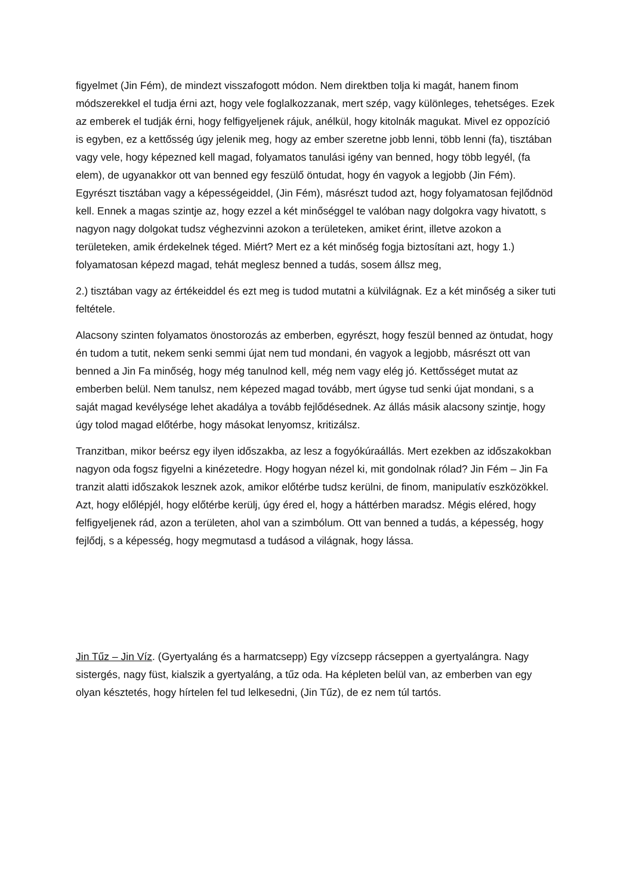figyelmet (Jin Fém), de mindezt visszafogott módon. Nem direktben tolja ki magát, hanem finom módszerekkel el tudja érni azt, hogy vele foglalkozzanak, mert szép, vagy különleges, tehetséges. Ezek az emberek el tudják érni, hogy felfigyeljenek rájuk, anélkül, hogy kitolnák magukat. Mivel ez oppozíció is egyben, ez a kettősség úgy jelenik meg, hogy az ember szeretne jobb lenni, több lenni (fa), tisztában vagy vele, hogy képezned kell magad, folyamatos tanulási igény van benned, hogy több legyél, (fa elem), de ugyanakkor ott van benned egy feszülő öntudat, hogy én vagyok a legjobb (Jin Fém). Egyrészt tisztában vagy a képességeiddel, (Jin Fém), másrészt tudod azt, hogy folyamatosan fejlődnöd kell. Ennek a magas szintje az, hogy ezzel a két minőséggel te valóban nagy dolgokra vagy hivatott, s nagyon nagy dolgokat tudsz véghezvinni azokon a területeken, amiket érint, illetve azokon a területeken, amik érdekelnek téged. Miért? Mert ez a két minőség fogja biztosítani azt, hogy 1.) folyamatosan képezd magad, tehát meglesz benned a tudás, sosem állsz meg,
2.) tisztában vagy az értékeiddel és ezt meg is tudod mutatni a külvilágnak. Ez a két minőség a siker tuti feltétele.
Alacsony szinten folyamatos önostorozás az emberben, egyrészt, hogy feszül benned az öntudat, hogy én tudom a tutit, nekem senki semmi újat nem tud mondani, én vagyok a legjobb, másrészt ott van benned a Jin Fa minőség, hogy még tanulnod kell, még nem vagy elég jó. Kettősséget mutat az emberben belül. Nem tanulsz, nem képezed magad tovább, mert úgyse tud senki újat mondani, s a saját magad kevélysége lehet akadálya a tovább fejlődésednek. Az állás másik alacsony szintje, hogy úgy tolod magad előtérbe, hogy másokat lenyomsz, kritizálsz.
Tranzitban, mikor beérsz egy ilyen időszakba, az lesz a fogyókúraállás. Mert ezekben az időszakokban nagyon oda fogsz figyelni a kinézetedre. Hogy hogyan nézel ki, mit gondolnak rólad? Jin Fém – Jin Fa tranzit alatti időszakok lesznek azok, amikor előtérbe tudsz kerülni, de finom, manipulatív eszközökkel. Azt, hogy előlépjél, hogy előtérbe kerülj, úgy éred el, hogy a háttérben maradsz. Mégis eléred, hogy felfigyeljenek rád, azon a területen, ahol van a szimbólum. Ott van benned a tudás, a képesség, hogy fejlődj, s a képesség, hogy megmutasd a tudásod a világnak, hogy lássa.
Jin Tűz – Jin Víz. (Gyertyaláng és a harmatcsepp) Egy vízcsepp rácseppen a gyertyalángra. Nagy sistergés, nagy füst, kialszik a gyertyaláng, a tűz oda. Ha képleten belül van, az emberben van egy olyan késztetés, hogy hírtelen fel tud lelkesedni, (Jin Tűz), de ez nem túl tartós.